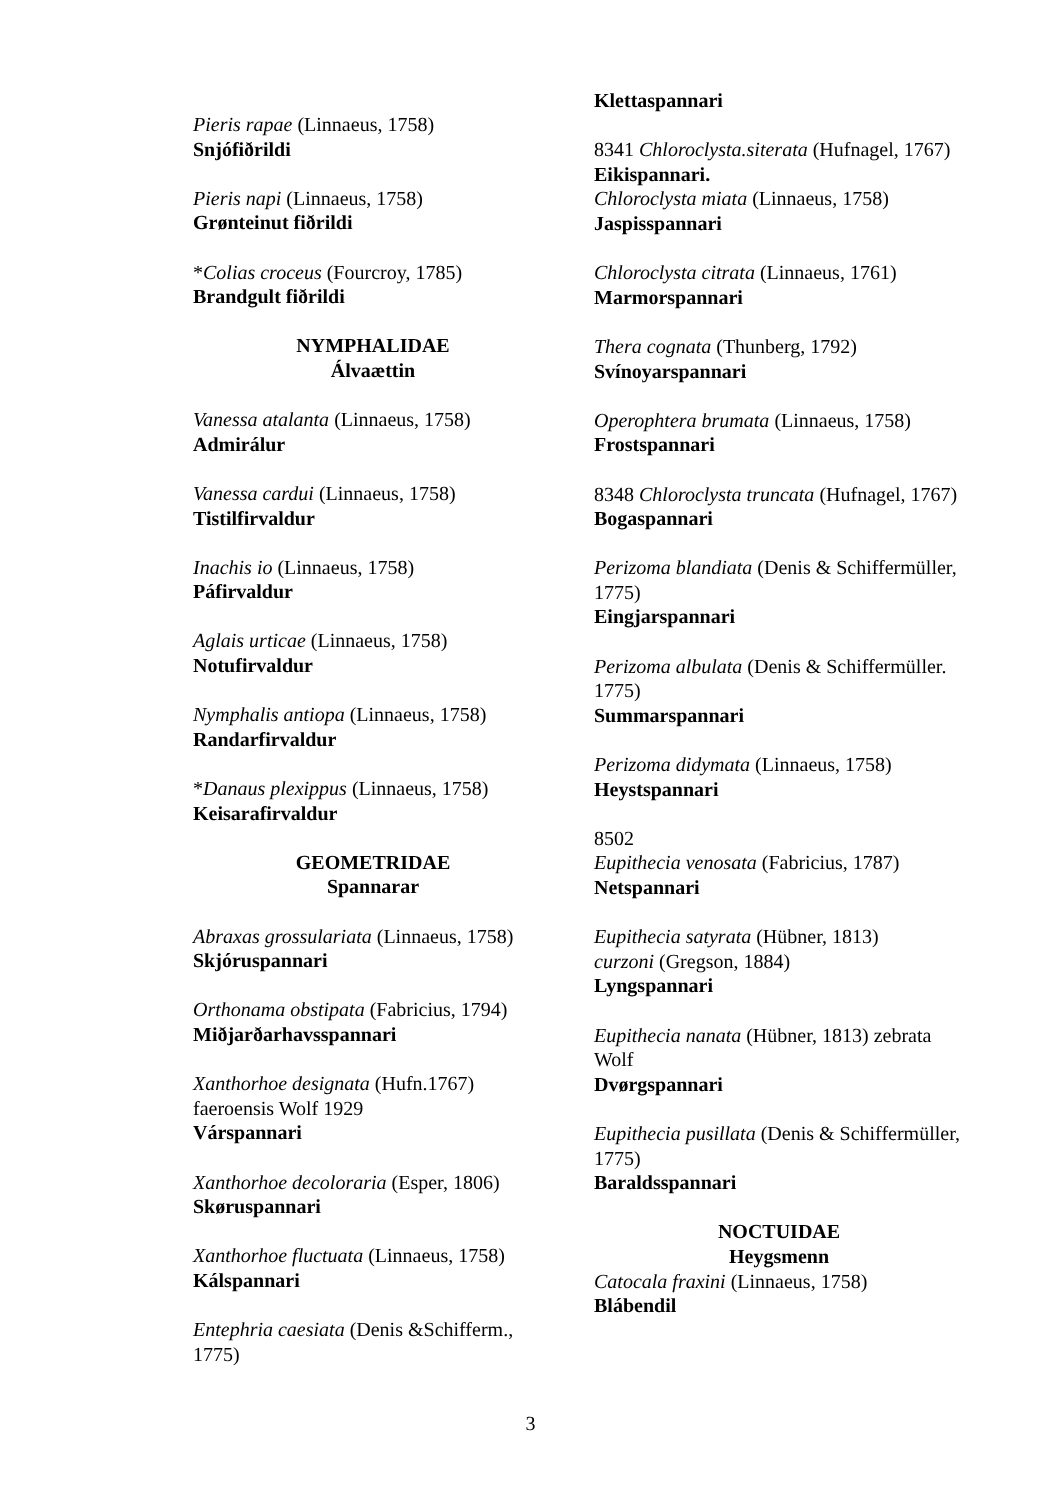Pieris rapae (Linnaeus, 1758)
Snjófiðrildi
Pieris napi (Linnaeus, 1758)
Grønteinut fiðrildi
*Colias croceus (Fourcroy, 1785)
Brandgult fiðrildi
NYMPHALIDAE
Álvaættin
Vanessa atalanta (Linnaeus, 1758)
Admirálur
Vanessa cardui (Linnaeus, 1758)
Tistilfirvaldur
Inachis io (Linnaeus, 1758)
Páfirvaldur
Aglais urticae (Linnaeus, 1758)
Notufirvaldur
Nymphalis antiopa (Linnaeus, 1758)
Randarfirvaldur
*Danaus plexippus (Linnaeus, 1758)
Keisarafirvaldur
GEOMETRIDAE
Spannarar
Abraxas grossulariata (Linnaeus, 1758)
Skjóruspannari
Orthonama obstipata (Fabricius, 1794)
Miðjarðarhavsspannari
Xanthorhoe designata (Hufn.1767)
faeroensis Wolf 1929
Várspannari
Xanthorhoe decoloraria (Esper, 1806)
Skøruspannari
Xanthorhoe fluctuata (Linnaeus, 1758)
Kálspannari
Entephria caesiata (Denis &Schifferm., 1775)
Klettaspannari
8341 Chloroclysta.siterata (Hufnagel, 1767)
Eikispannari.
Chloroclysta miata (Linnaeus, 1758)
Jaspisspannari
Chloroclysta citrata (Linnaeus, 1761)
Marmorspannari
Thera cognata (Thunberg, 1792)
Svínoyarspannari
Operophtera brumata (Linnaeus, 1758)
Frostspannari
8348 Chloroclysta truncata (Hufnagel, 1767)
Bogaspannari
Perizoma blandiata (Denis & Schiffermüller, 1775)
Eingjarspannari
Perizoma albulata (Denis & Schiffermüller. 1775)
Summarspannari
Perizoma didymata (Linnaeus, 1758)
Heystspannari
8502
Eupithecia venosata (Fabricius, 1787)
Netspannari
Eupithecia satyrata (Hübner, 1813)
curzoni (Gregson, 1884)
Lyngspannari
Eupithecia nanata (Hübner, 1813) zebrata Wolf
Dvørgspannari
Eupithecia pusillata (Denis & Schiffermüller, 1775)
Baraldsspannari
NOCTUIDAE
Heygsmenn
Catocala fraxini (Linnaeus, 1758)
Blábendil
3